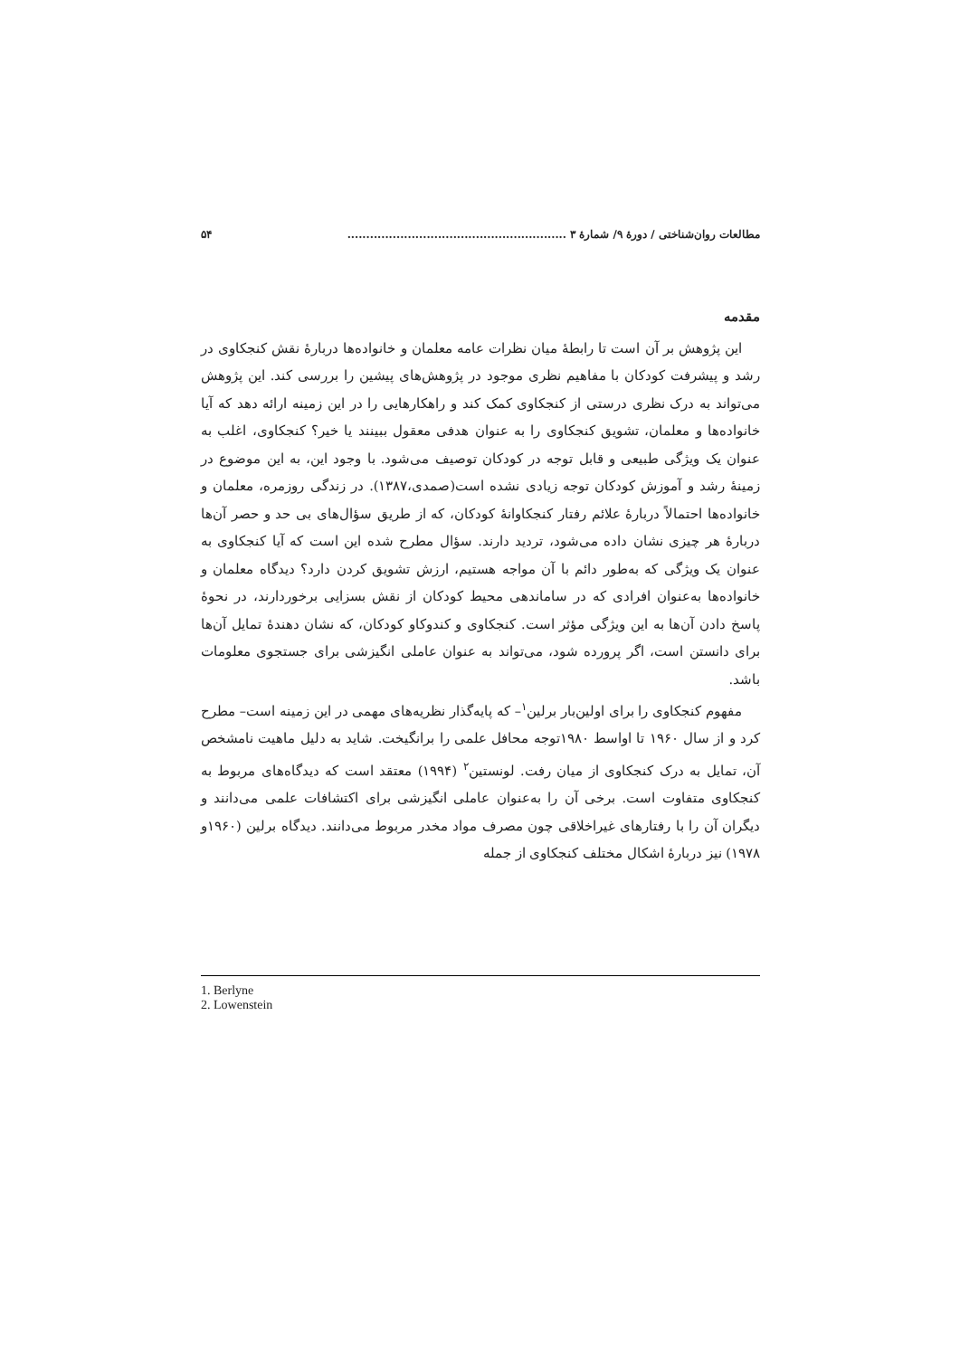مطالعات روان‌شناختی / دورهٔ ۹/ شمارهٔ ۳ .......................................................... ۵۴
مقدمه
این پژوهش بر آن است تا رابطهٔ میان نظرات عامه معلمان و خانواده‌ها دربارهٔ نقش کنجکاوی در رشد و پیشرفت کودکان با مفاهیم نظری موجود در پژوهش‌های پیشین را بررسی کند. این پژوهش می‌تواند به درک نظری درستی از کنجکاوی کمک کند و راهکارهایی را در این زمینه ارائه دهد که آیا خانواده‌ها و معلمان، تشویق کنجکاوی را به عنوان هدفی معقول ببینند یا خیر؟ کنجکاوی، اغلب به عنوان یک ویژگی طبیعی و قابل توجه در کودکان توصیف می‌شود. با وجود این، به این موضوع در زمینهٔ رشد و آموزش کودکان توجه زیادی نشده است(صمدی،۱۳۸۷). در زندگی روزمره، معلمان و خانواده‌ها احتمالاً دربارهٔ علائم رفتار کنجکاوانهٔ کودکان، که از طریق سؤال‌های بی حد و حصر آن‌ها دربارهٔ هر چیزی نشان داده می‌شود، تردید دارند. سؤال مطرح شده این است که آیا کنجکاوی به عنوان یک ویژگی که به‌طور دائم با آن مواجه هستیم، ارزش تشویق کردن دارد؟ دیدگاه معلمان و خانواده‌ها به‌عنوان افرادی که در ساماندهی محیط کودکان از نقش بسزایی برخوردارند، در نحوهٔ پاسخ دادن آن‌ها به این ویژگی مؤثر است. کنجکاوی و کندوکاو کودکان، که نشان دهندهٔ تمایل آن‌ها برای دانستن است، اگر پرورده شود، می‌تواند به عنوان عاملی انگیزشی برای جستجوی معلومات باشد.
مفهوم کنجکاوی را برای اولین‌بار برلین<sup>۱</sup>– که پایه‌گذار نظریه‌های مهمی در این زمینه است– مطرح کرد و از سال ۱۹۶۰ تا اواسط ۱۹۸۰توجه محافل علمی را برانگیخت. شاید به دلیل ماهیت نامشخص آن، تمایل به درک کنجکاوی از میان رفت. لونستین<sup>۲</sup> (۱۹۹۴) معتقد است که دیدگاه‌های مربوط به کنجکاوی متفاوت است. برخی آن را به‌عنوان عاملی انگیزشی برای اکتشافات علمی می‌دانند و دیگران آن را با رفتارهای غیراخلاقی چون مصرف مواد مخدر مربوط می‌دانند. دیدگاه برلین (۱۹۶۰و ۱۹۷۸) نیز دربارهٔ اشکال مختلف کنجکاوی از جمله
1. Berlyne
2. Lowenstein